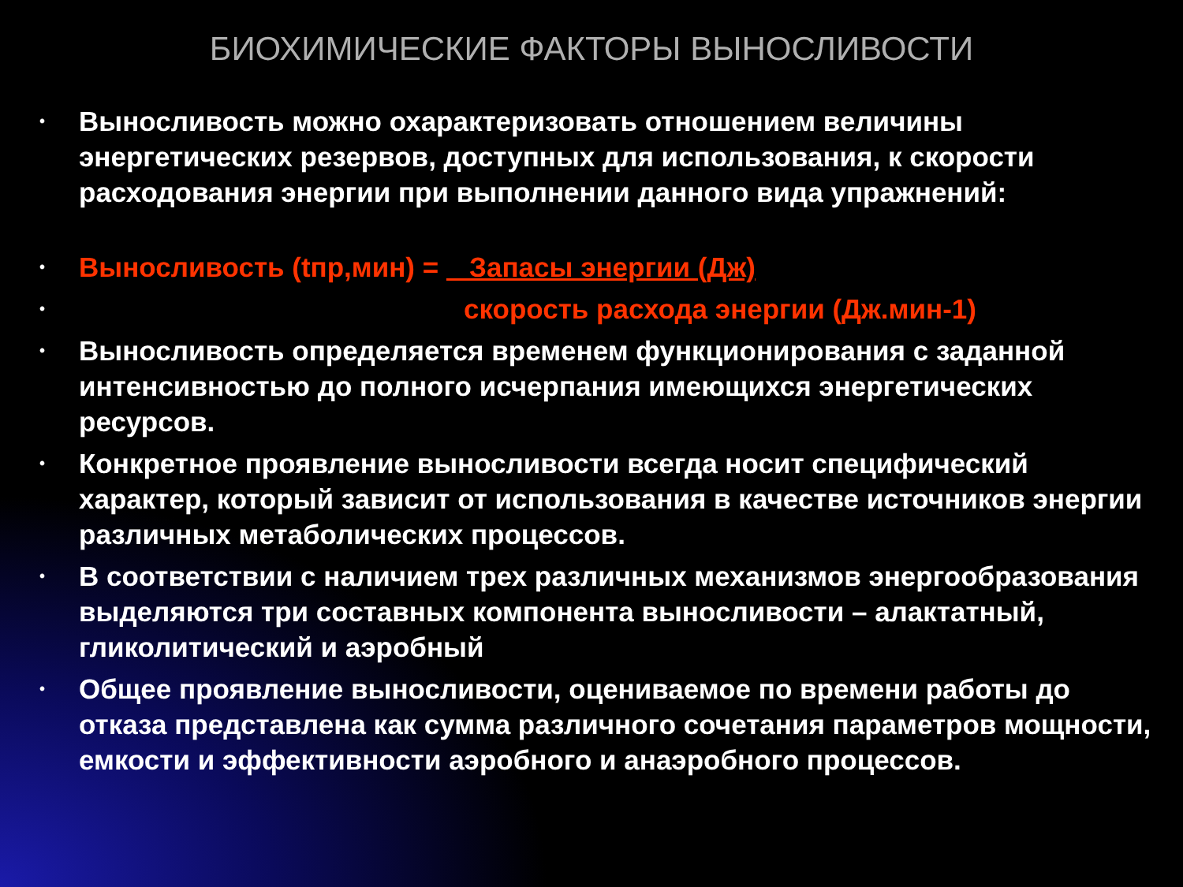БИОХИМИЧЕСКИЕ ФАКТОРЫ ВЫНОСЛИВОСТИ
• Выносливость можно охарактеризовать отношением величины энергетических резервов, доступных для использования, к скорости расходования энергии при выполнении данного вида упражнений:
• Выносливость (tпр,мин) = Запасы энергии (Дж)
• скорость расхода энергии (Дж.мин-1)
• Выносливость определяется временем функционирования с заданной интенсивностью до полного исчерпания имеющихся энергетических ресурсов.
• Конкретное проявление выносливости всегда носит специфический характер, который зависит от использования в качестве источников энергии различных метаболических процессов.
• В соответствии с наличием трех различных механизмов энергообразования выделяются три составных компонента выносливости – алактатный, гликолитический и аэробный
• Общее проявление выносливости, оцениваемое по времени работы до отказа представлена как сумма различного сочетания параметров мощности, емкости и эффективности аэробного и анаэробного процессов.